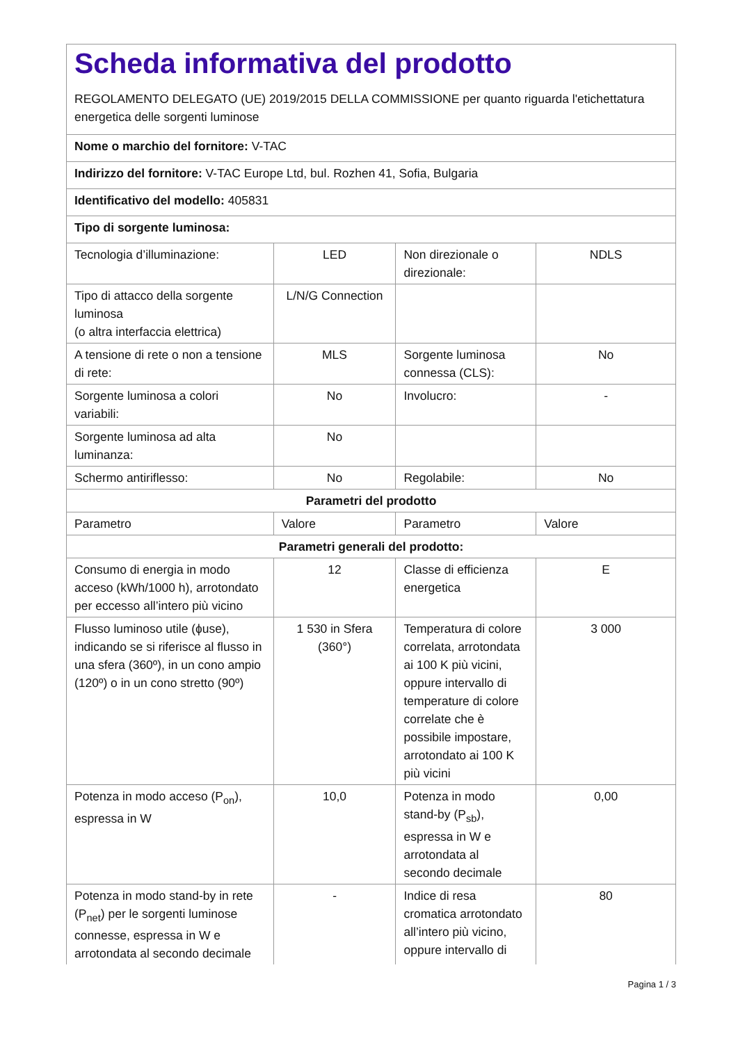| Scheda informativa del prodotto REGOLAMENTO DELEGATO (UE) 2019/2015 DELLA COMMISSIONE per quanto riguarda l'etichettatura energetica delle sorgenti luminose | | | |
| Nome o marchio del fornitore: V-TAC | | | |
| Indirizzo del fornitore: V-TAC Europe Ltd, bul. Rozhen 41, Sofia, Bulgaria | | | |
| Identificativo del modello: 405831 | | | |
| Tipo di sorgente luminosa: | | | |
| Tecnologia d’illuminazione: | LED | Non direzionale o direzionale: | NDLS |
| Tipo di attacco della sorgente luminosa (o altra interfaccia elettrica) | L/N/G Connection | | |
| A tensione di rete o non a tensione di rete: | MLS | Sorgente luminosa connessa (CLS): | No |
| Sorgente luminosa a colori variabili: | No | Involucro: | - |
| Sorgente luminosa ad alta luminanza: | No | | |
| Schermo antiriflesso: | No | Regolabile: | No |
| Parametri del prodotto | | | |
| Parametro | Valore | Parametro | Valore |
| Parametri generali del prodotto: | | | |
| Consumo di energia in modo acceso (kWh/1000 h), arrotondato per eccesso all’intero più vicino | 12 | Classe di efficienza energetica | E |
| Flusso luminoso utile (ɸuse), indicando se si riferisce al flusso in una sfera (360º), in un cono ampio (120º) o in un cono stretto (90º) | 1 530 in Sfera (360°) | Temperatura di colore correlata, arrotondata ai 100 K più vicini, oppure intervallo di temperature di colore correlate che è possibile impostare, arrotondato ai 100 K più vicini | 3 000 |
| Potenza in modo acceso (P<sub>on</sub>), espressa in W | 10,0 | Potenza in modo stand-by (P<sub>sb</sub>), espressa in W e arrotondata al secondo decimale | 0,00 |
| Potenza in modo stand-by in rete (P<sub>net</sub>) per le sorgenti luminose connesse, espressa in W e arrotondata al secondo decimale | - | Indice di resa cromatica arrotondato all’intero più vicino, oppure intervallo di | 80 |
Pagina 1 / 3